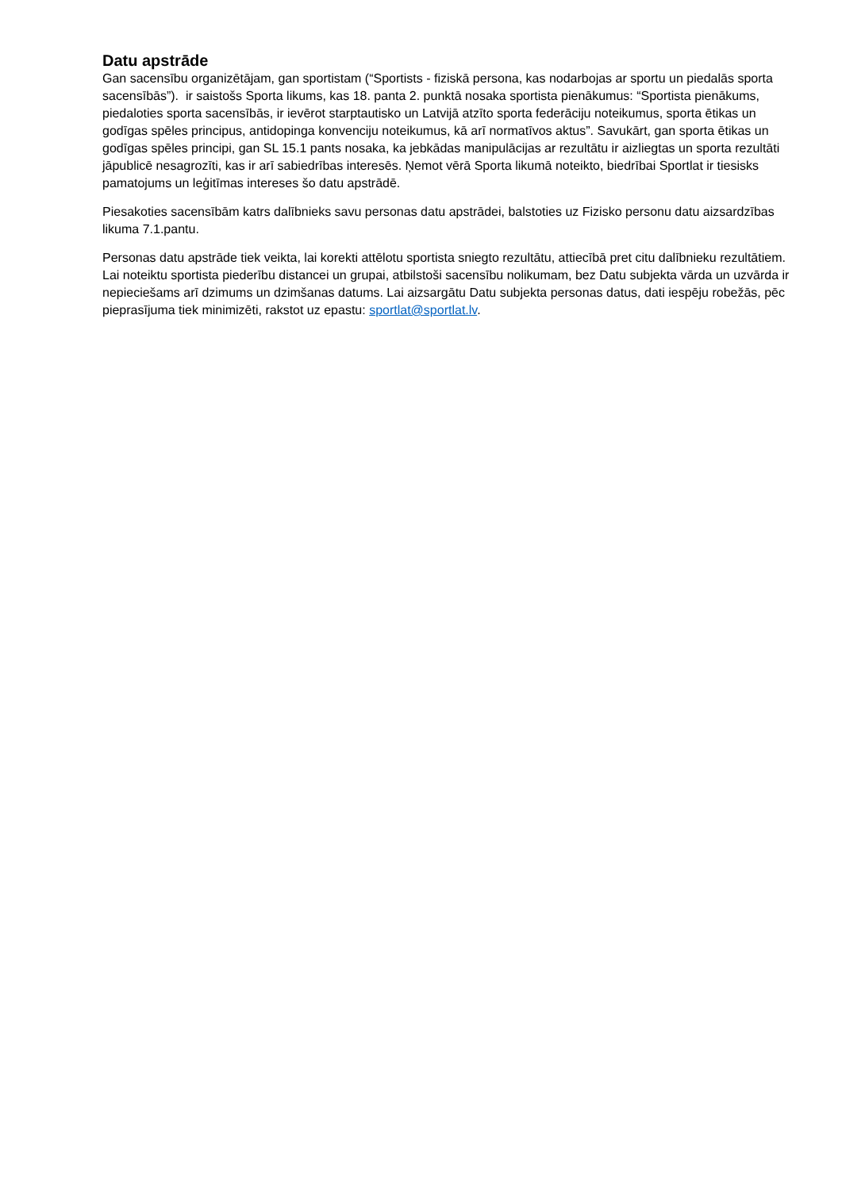Datu apstrāde
Gan sacensību organizētājam, gan sportistam (“Sportists - fiziskā persona, kas nodarbojas ar sportu un piedalās sporta sacensībās”). ir saistošs Sporta likums, kas 18. panta 2. punktā nosaka sportista pienākumus: “Sportista pienākums, piedaloties sporta sacensībās, ir ievērot starptautisko un Latvijā atzīto sporta federāciju noteikumus, sporta ētikas un godīgas spēles principus, antidopinga konvenciju noteikumus, kā arī normatīvos aktus”. Savukārt, gan sporta ētikas un godīgas spēles principi, gan SL 15.1 pants nosaka, ka jebkādas manipulācijas ar rezultātu ir aizliegtas un sporta rezultāti jāpublicē nesagrozīti, kas ir arī sabiedrības interesēs. Ņemot vērā Sporta likumā noteikto, biedrībai Sportlat ir tiesisks pamatojums un leģitīmas intereses šo datu apstrādē.
Piesakoties sacensībām katrs dalībnieks savu personas datu apstrādei, balstoties uz Fizisko personu datu aizsardzības likuma 7.1.pantu.
Personas datu apstrāde tiek veikta, lai korekti attēlotu sportista sniegto rezultātu, attiecībā pret citu dalībnieku rezultātiem. Lai noteiktu sportista piederību distancei un grupai, atbilstoši sacensību nolikumam, bez Datu subjekta vārda un uzvārda ir nepieciešams arī dzimums un dzimšanas datums. Lai aizsargātu Datu subjekta personas datus, dati iespēju robežās, pēc pieprasījuma tiek minimizēti, rakstot uz epastu: sportlat@sportlat.lv.